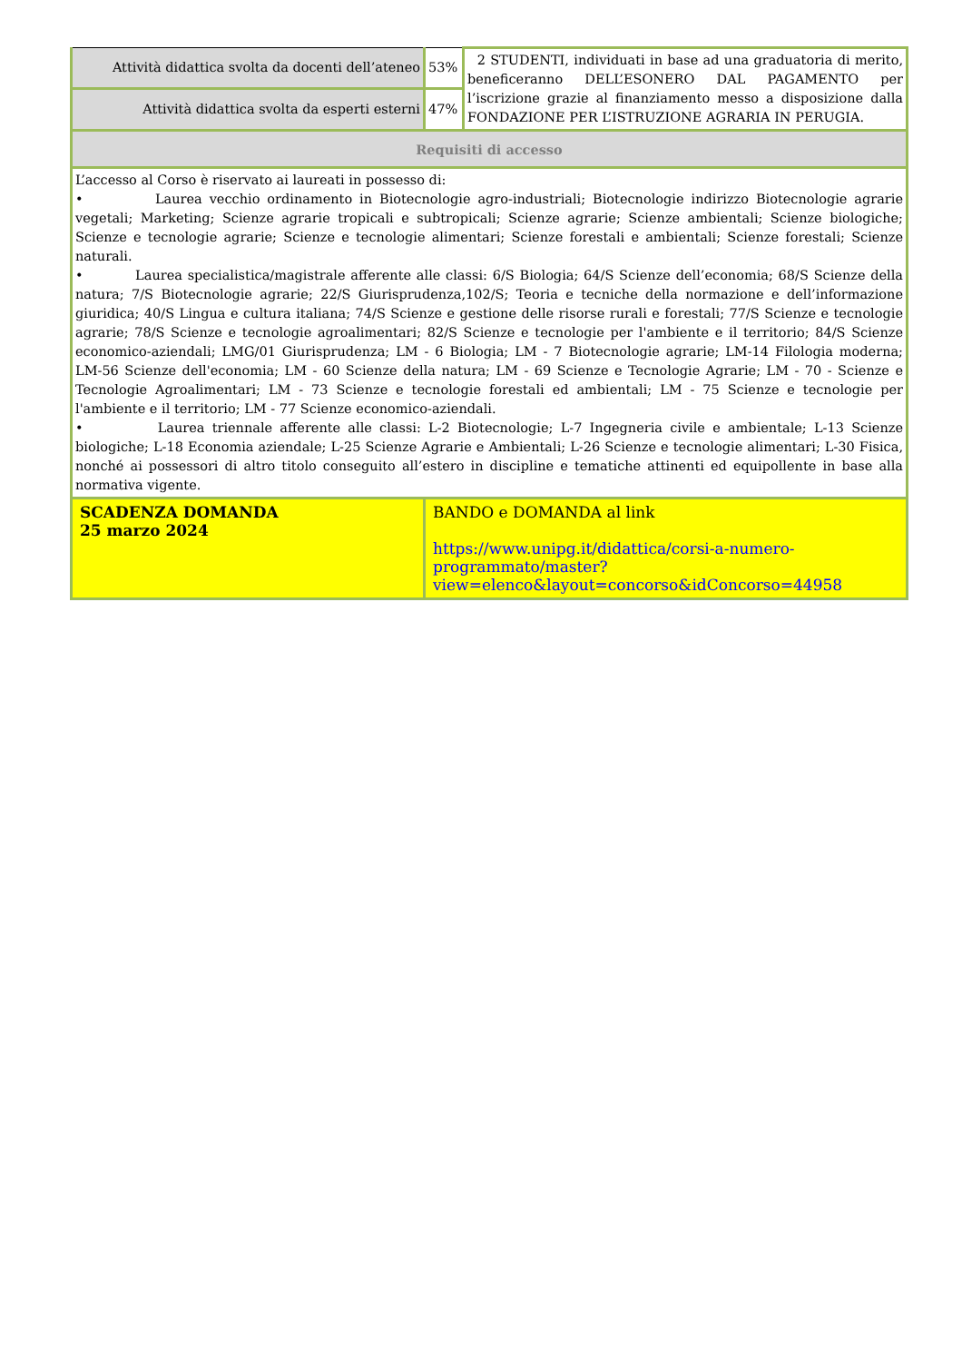| Attività didattica svolta da docenti dell’ateneo | 53% | 2 STUDENTI, individuati in base ad una graduatoria di merito, beneficeranno DELL’ESONERO DAL PAGAMENTO per l’iscrizione grazie al finanziamento messo a disposizione dalla FONDAZIONE PER L’ISTRUZIONE AGRARIA IN PERUGIA. |
| Attività didattica svolta da esperti esterni | 47% | |
| Requisiti di accesso | | |
| L’accesso al Corso è riservato ai laureati in possesso di: • Laurea vecchio ordinamento in Biotecnologie agro-industriali; Biotecnologie indirizzo Biotecnologie agrarie vegetali; Marketing; Scienze agrarie tropicali e subtropicali; Scienze agrarie; Scienze ambientali; Scienze biologiche; Scienze e tecnologie agrarie; Scienze e tecnologie alimentari; Scienze forestali e ambientali; Scienze forestali; Scienze naturali. • Laurea specialistica/magistrale afferente alle classi: 6/S Biologia; 64/S Scienze dell’economia; 68/S Scienze della natura; 7/S Biotecnologie agrarie; 22/S Giurisprudenza,102/S; Teoria e tecniche della normazione e dell’informazione giuridica; 40/S Lingua e cultura italiana; 74/S Scienze e gestione delle risorse rurali e forestali; 77/S Scienze e tecnologie agrarie; 78/S Scienze e tecnologie agroalimentari; 82/S Scienze e tecnologie per l'ambiente e il territorio; 84/S Scienze economico-aziendali; LMG/01 Giurisprudenza; LM - 6 Biologia; LM - 7 Biotecnologie agrarie; LM-14 Filologia moderna; LM-56 Scienze dell'economia; LM - 60 Scienze della natura; LM - 69 Scienze e Tecnologie Agrarie; LM - 70 - Scienze e Tecnologie Agroalimentari; LM - 73 Scienze e tecnologie forestali ed ambientali; LM - 75 Scienze e tecnologie per l'ambiente e il territorio; LM - 77 Scienze economico-aziendali. • Laurea triennale afferente alle classi: L-2 Biotecnologie; L-7 Ingegneria civile e ambientale; L-13 Scienze biologiche; L-18 Economia aziendale; L-25 Scienze Agrarie e Ambientali; L-26 Scienze e tecnologie alimentari; L-30 Fisica, nonché ai possessori di altro titolo conseguito all’estero in discipline e tematiche attinenti ed equipollente in base alla normativa vigente. | | |
| SCADENZA DOMANDA 25 marzo 2024 | BANDO e DOMANDA al link https://www.unipg.it/didattica/corsi-a-numero-programmato/master?view=elenco&layout=concorso&idConcorso=44958 | |